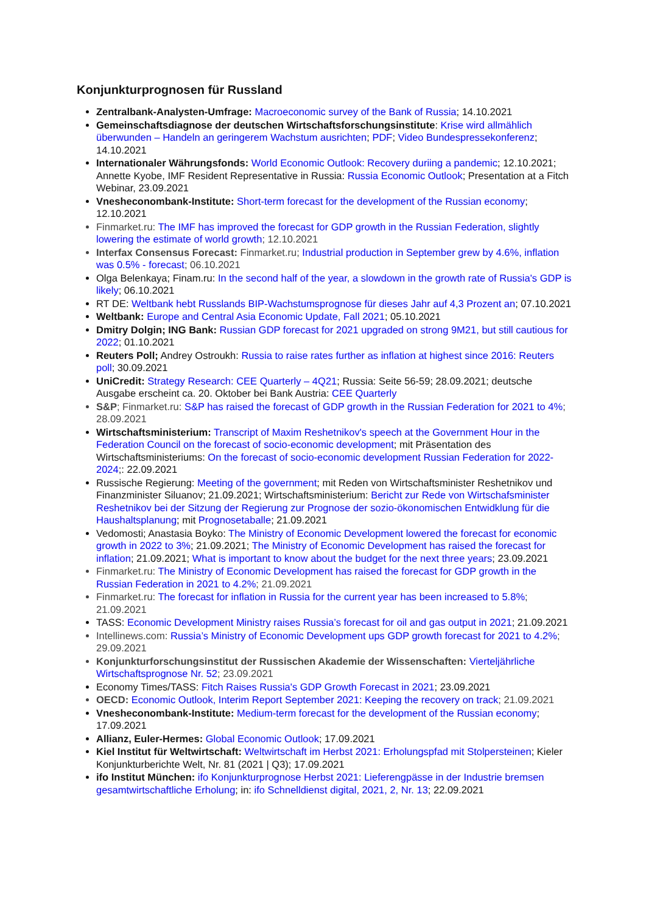Konjunkturprognosen für Russland
Zentralbank-Analysten-Umfrage: Macroeconomic survey of the Bank of Russia; 14.10.2021
Gemeinschaftsdiagnose der deutschen Wirtschaftsforschungsinstitute: Krise wird allmählich überwunden – Handeln an geringerem Wachstum ausrichten; PDF; Video Bundespressekonferenz; 14.10.2021
Internationaler Währungsfonds: World Economic Outlook: Recovery duriing a pandemic; 12.10.2021; Annette Kyobe, IMF Resident Representative in Russia: Russia Economic Outlook; Presentation at a Fitch Webinar, 23.09.2021
Vnesheconombank-Institute: Short-term forecast for the development of the Russian economy; 12.10.2021
Finmarket.ru: The IMF has improved the forecast for GDP growth in the Russian Federation, slightly lowering the estimate of world growth; 12.10.2021
Interfax Consensus Forecast: Finmarket.ru; Industrial production in September grew by 4.6%, inflation was 0.5% - forecast; 06.10.2021
Olga Belenkaya; Finam.ru: In the second half of the year, a slowdown in the growth rate of Russia's GDP is likely; 06.10.2021
RT DE: Weltbank hebt Russlands BIP-Wachstumsprognose für dieses Jahr auf 4,3 Prozent an; 07.10.2021
Weltbank: Europe and Central Asia Economic Update, Fall 2021; 05.10.2021
Dmitry Dolgin; ING Bank: Russian GDP forecast for 2021 upgraded on strong 9M21, but still cautious for 2022; 01.10.2021
Reuters Poll; Andrey Ostroukh: Russia to raise rates further as inflation at highest since 2016: Reuters poll; 30.09.2021
UniCredit: Strategy Research: CEE Quarterly – 4Q21; Russia: Seite 56-59; 28.09.2021; deutsche Ausgabe erscheint ca. 20. Oktober bei Bank Austria: CEE Quarterly
S&P; Finmarket.ru: S&P has raised the forecast of GDP growth in the Russian Federation for 2021 to 4%; 28.09.2021
Wirtschaftsministerium: Transcript of Maxim Reshetnikov's speech at the Government Hour in the Federation Council on the forecast of socio-economic development; mit Präsentation des Wirtschaftsministeriums: On the forecast of socio-economic development Russian Federation for 2022-2024;: 22.09.2021
Russische Regierung: Meeting of the government; mit Reden von Wirtschaftsminister Reshetnikov und Finanzminister Siluanov; 21.09.2021; Wirtschaftsministerium: Bericht zur Rede von Wirtschafsminister Reshetnikov bei der Sitzung der Regierung zur Prognose der sozio-ökonomischen Entwidklung für die Haushaltsplanung; mit Prognosetaballe; 21.09.2021
Vedomosti; Anastasia Boyko: The Ministry of Economic Development lowered the forecast for economic growth in 2022 to 3%; 21.09.2021; The Ministry of Economic Development has raised the forecast for inflation; 21.09.2021; What is important to know about the budget for the next three years; 23.09.2021
Finmarket.ru: The Ministry of Economic Development has raised the forecast for GDP growth in the Russian Federation in 2021 to 4.2%; 21.09.2021
Finmarket.ru: The forecast for inflation in Russia for the current year has been increased to 5.8%; 21.09.2021
TASS: Economic Development Ministry raises Russia’s forecast for oil and gas output in 2021; 21.09.2021
Intellinews.com: Russia’s Ministry of Economic Development ups GDP growth forecast for 2021 to 4.2%; 29.09.2021
Konjunkturforschungsinstitut der Russischen Akademie der Wissenschaften: Vierteljährliche Wirtschaftsprognose Nr. 52; 23.09.2021
Economy Times/TASS: Fitch Raises Russia's GDP Growth Forecast in 2021; 23.09.2021
OECD: Economic Outlook, Interim Report September 2021: Keeping the recovery on track; 21.09.2021
Vnesheconombank-Institute: Medium-term forecast for the development of the Russian economy; 17.09.2021
Allianz, Euler-Hermes: Global Economic Outlook; 17.09.2021
Kiel Institut für Weltwirtschaft: Weltwirtschaft im Herbst 2021: Erholungspfad mit Stolpersteinen; Kieler Konjunkturberichte Welt, Nr. 81 (2021 | Q3); 17.09.2021
ifo Institut München: ifo Konjunkturprognose Herbst 2021: Lieferengpässe in der Industrie bremsen gesamtwirtschaftliche Erholung; in: ifo Schnelldienst digital, 2021, 2, Nr. 13; 22.09.2021